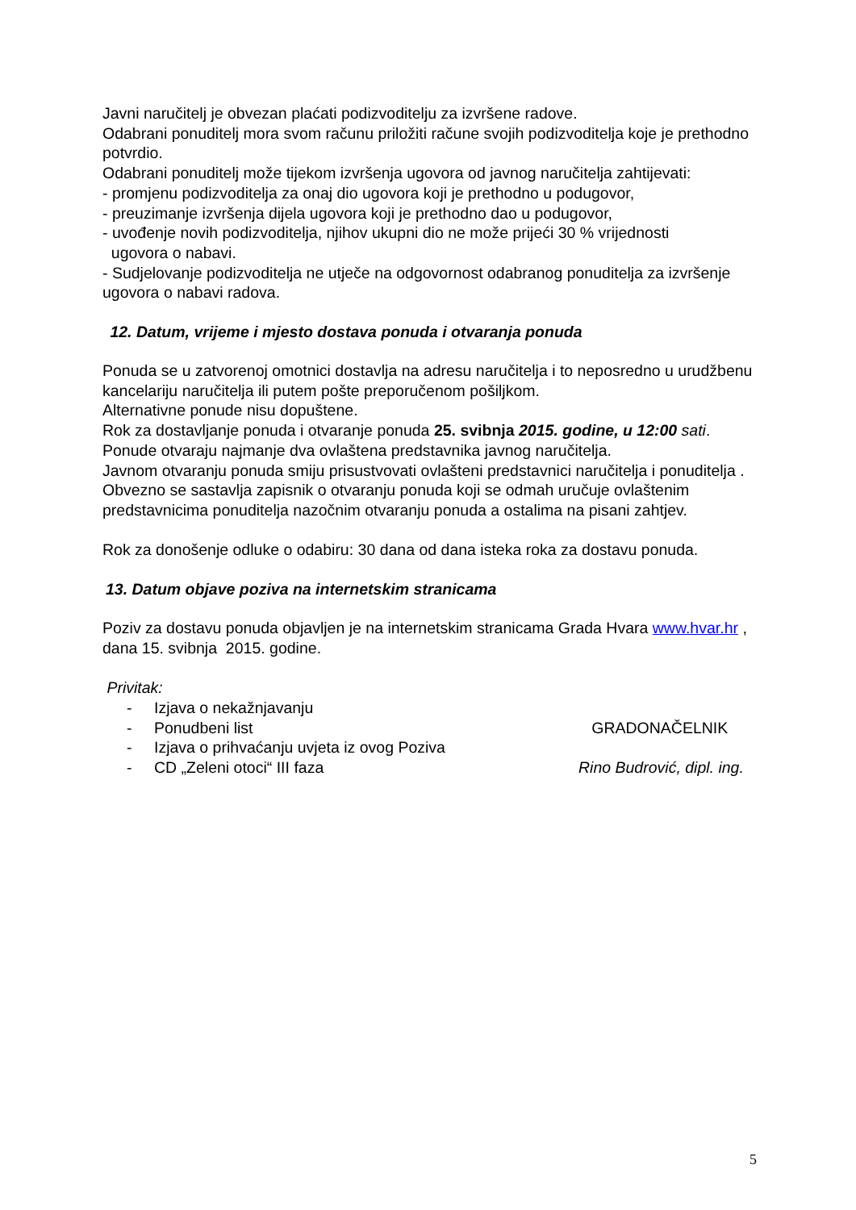Javni naručitelj je obvezan plaćati podizvoditelju za izvršene radove.
Odabrani ponuditelj mora svom računu priložiti račune svojih podizvoditelja koje je prethodno potvrdio.
Odabrani ponuditelj može tijekom izvršenja ugovora od javnog naručitelja zahtijevati:
- promjenu podizvoditelja za onaj dio ugovora koji je prethodno u podugovor,
- preuzimanje izvršenja dijela ugovora koji je prethodno dao u podugovor,
- uvođenje novih podizvoditelja, njihov ukupni dio ne može prijeći 30 % vrijednosti
ugovora o nabavi.
- Sudjelovanje podizvoditelja ne utječe na odgovornost odabranog ponuditelja za izvršenje ugovora o nabavi radova.
12. Datum, vrijeme i mjesto dostava ponuda i otvaranja ponuda
Ponuda se u zatvorenoj omotnici dostavlja na adresu naručitelja i to neposredno u urudžbenu kancelariju naručitelja ili putem pošte preporučenom pošiljkom.
Alternativne ponude nisu dopuštene.
Rok za dostavljanje ponuda i otvaranje ponuda 25. svibnja 2015. godine, u 12:00 sati.
Ponude otvaraju najmanje dva ovlaštena predstavnika javnog naručitelja.
Javnom otvaranju ponuda smiju prisustvovati ovlašteni predstavnici naručitelja i ponuditelja .
Obvezno se sastavlja zapisnik o otvaranju ponuda koji se odmah uručuje ovlaštenim predstavnicima ponuditelja nazočnim otvaranju ponuda a ostalima na pisani zahtjev.
Rok za donošenje odluke o odabiru: 30 dana od dana isteka roka za dostavu ponuda.
13. Datum objave poziva na internetskim stranicama
Poziv za dostavu ponuda objavljen je na internetskim stranicama Grada Hvara www.hvar.hr , dana 15. svibnja 2015. godine.
Privitak:
- Izjava o nekažnjavanju
- Ponudbeni list GRADONAČELNIK
- Izjava o prihvaćanju uvjeta iz ovog Poziva
- CD „Zeleni otoci“ III faza Rino Budrović, dipl. ing.
5